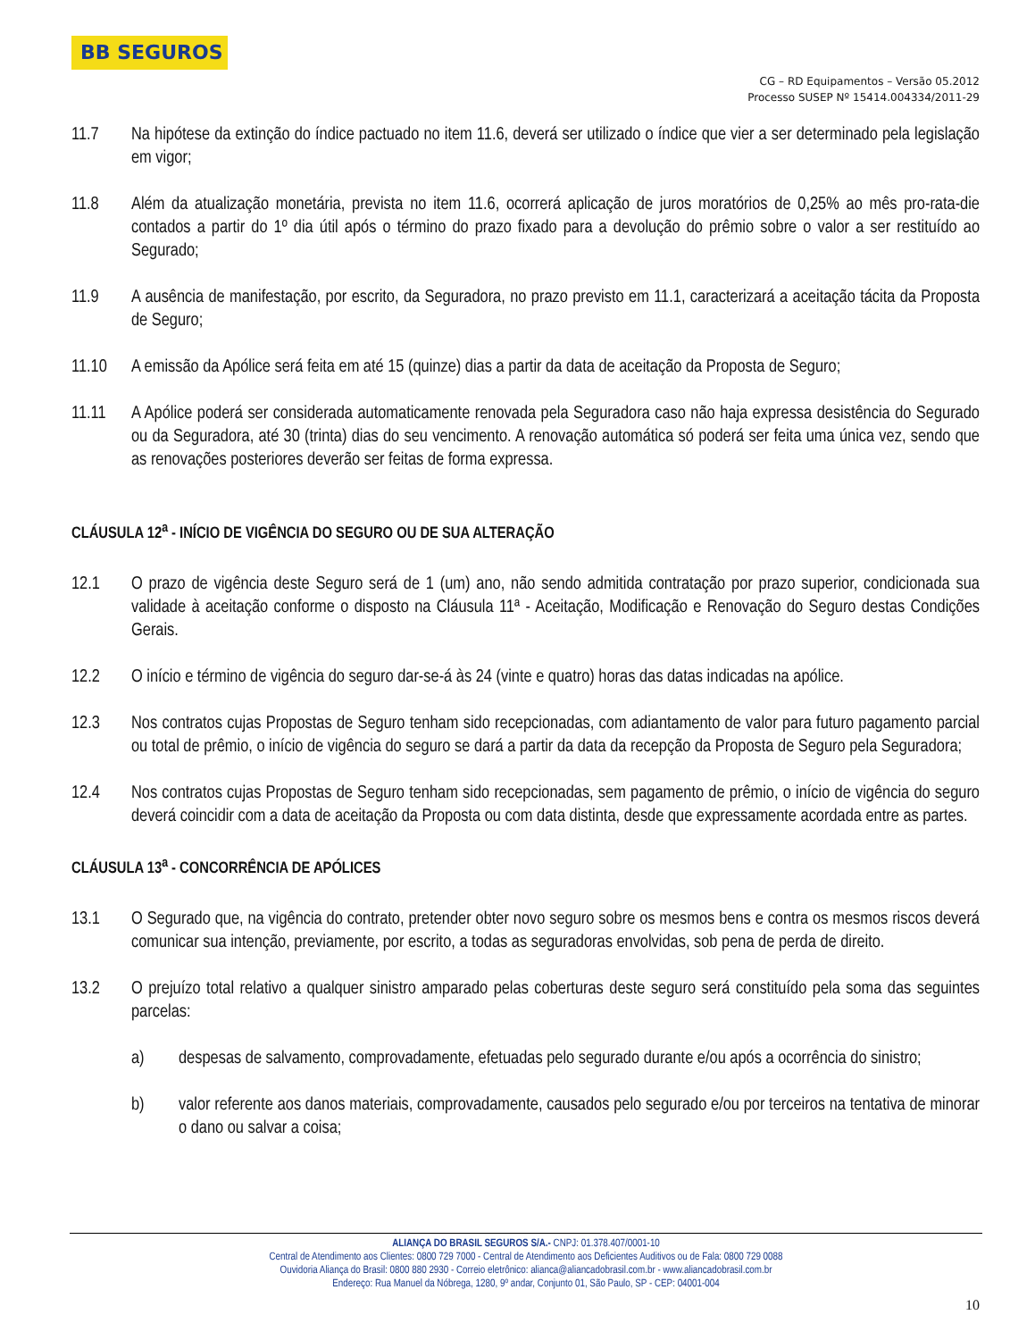BB SEGUROS
CG – RD Equipamentos – Versão 05.2012
Processo SUSEP Nº 15414.004334/2011-29
11.7 Na hipótese da extinção do índice pactuado no item 11.6, deverá ser utilizado o índice que vier a ser determinado pela legislação em vigor;
11.8 Além da atualização monetária, prevista no item 11.6, ocorrerá aplicação de juros moratórios de 0,25% ao mês pro-rata-die contados a partir do 1º dia útil após o término do prazo fixado para a devolução do prêmio sobre o valor a ser restituído ao Segurado;
11.9 A ausência de manifestação, por escrito, da Seguradora, no prazo previsto em 11.1, caracterizará a aceitação tácita da Proposta de Seguro;
11.10 A emissão da Apólice será feita em até 15 (quinze) dias a partir da data de aceitação da Proposta de Seguro;
11.11 A Apólice poderá ser considerada automaticamente renovada pela Seguradora caso não haja expressa desistência do Segurado ou da Seguradora, até 30 (trinta) dias do seu vencimento. A renovação automática só poderá ser feita uma única vez, sendo que as renovações posteriores deverão ser feitas de forma expressa.
CLÁUSULA 12<sup>a</sup> - INÍCIO DE VIGÊNCIA DO SEGURO OU DE SUA ALTERAÇÃO
12.1 O prazo de vigência deste Seguro será de 1 (um) ano, não sendo admitida contratação por prazo superior, condicionada sua validade à aceitação conforme o disposto na Cláusula 11ª - Aceitação, Modificação e Renovação do Seguro destas Condições Gerais.
12.2 O início e término de vigência do seguro dar-se-á às 24 (vinte e quatro) horas das datas indicadas na apólice.
12.3 Nos contratos cujas Propostas de Seguro tenham sido recepcionadas, com adiantamento de valor para futuro pagamento parcial ou total de prêmio, o início de vigência do seguro se dará a partir da data da recepção da Proposta de Seguro pela Seguradora;
12.4 Nos contratos cujas Propostas de Seguro tenham sido recepcionadas, sem pagamento de prêmio, o início de vigência do seguro deverá coincidir com a data de aceitação da Proposta ou com data distinta, desde que expressamente acordada entre as partes.
CLÁUSULA 13<sup>a</sup> - CONCORRÊNCIA DE APÓLICES
13.1 O Segurado que, na vigência do contrato, pretender obter novo seguro sobre os mesmos bens e contra os mesmos riscos deverá comunicar sua intenção, previamente, por escrito, a todas as seguradoras envolvidas, sob pena de perda de direito.
13.2 O prejuízo total relativo a qualquer sinistro amparado pelas coberturas deste seguro será constituído pela soma das seguintes parcelas:
a) despesas de salvamento, comprovadamente, efetuadas pelo segurado durante e/ou após a ocorrência do sinistro;
b) valor referente aos danos materiais, comprovadamente, causados pelo segurado e/ou por terceiros na tentativa de minorar o dano ou salvar a coisa;
ALIANÇA DO BRASIL SEGUROS S/A.- CNPJ: 01.378.407/0001-10
Central de Atendimento aos Clientes: 0800 729 7000 - Central de Atendimento aos Deficientes Auditivos ou de Fala: 0800 729 0088
Ouvidoria Aliança do Brasil: 0800 880 2930 - Correio eletrônico: alianca@aliancadobrasil.com.br - www.aliancadobrasil.com.br
Endereço: Rua Manuel da Nóbrega, 1280, 9º andar, Conjunto 01, São Paulo, SP - CEP: 04001-004
10